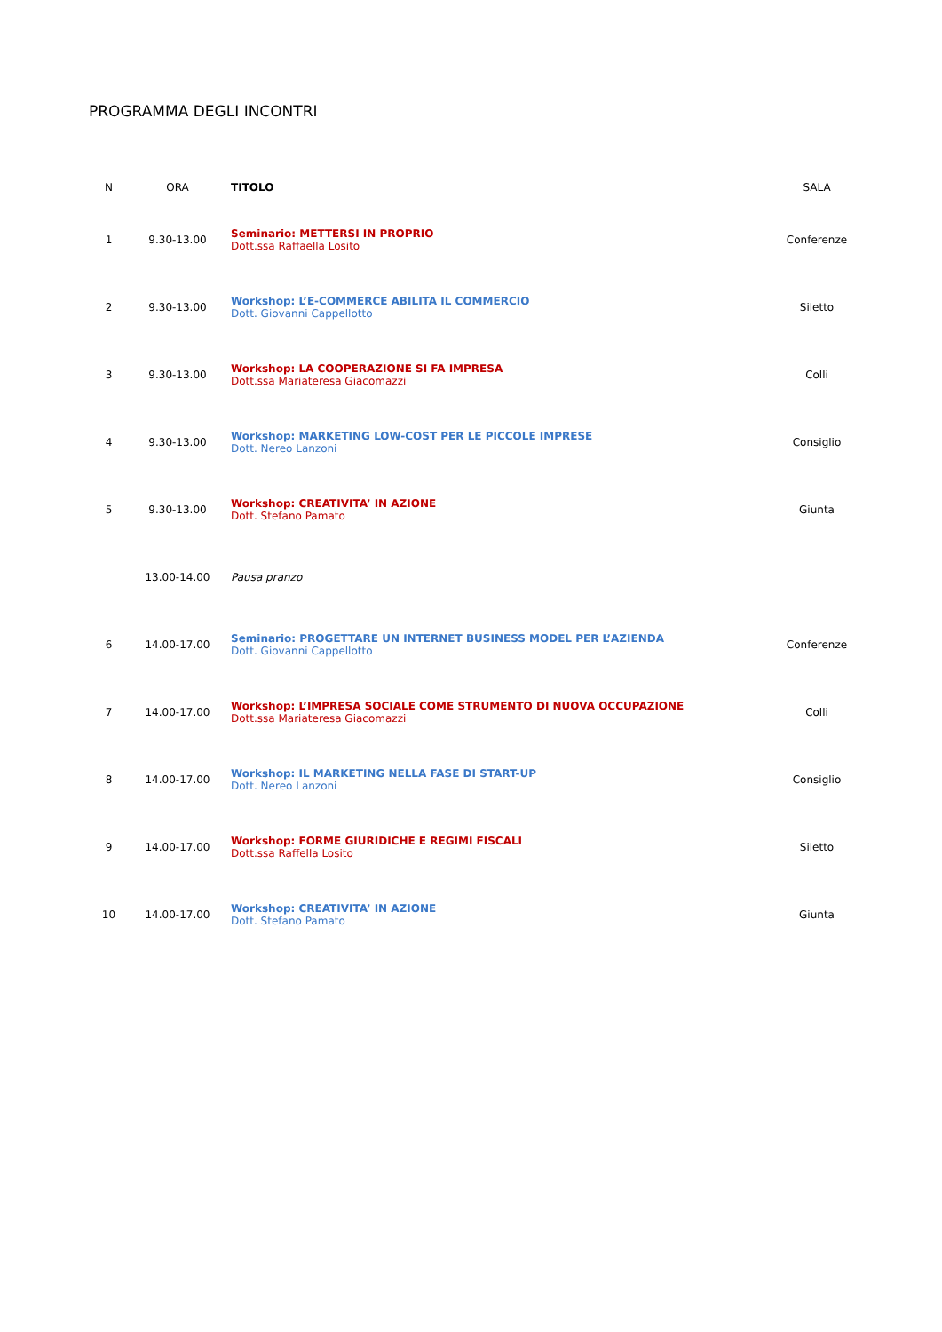PROGRAMMA DEGLI INCONTRI
| N | ORA | TITOLO | SALA |
| --- | --- | --- | --- |
| 1 | 9.30-13.00 | Seminario: METTERSI IN PROPRIO Dott.ssa Raffaella Losito | Conferenze |
| 2 | 9.30-13.00 | Workshop: L’E-COMMERCE ABILITA IL COMMERCIO Dott. Giovanni Cappellotto | Siletto |
| 3 | 9.30-13.00 | Workshop: LA COOPERAZIONE SI FA IMPRESA Dott.ssa Mariateresa Giacomazzi | Colli |
| 4 | 9.30-13.00 | Workshop: MARKETING LOW-COST PER LE PICCOLE IMPRESE Dott. Nereo Lanzoni | Consiglio |
| 5 | 9.30-13.00 | Workshop: CREATIVITA’ IN AZIONE Dott. Stefano Pamato | Giunta |
| | 13.00-14.00 | Pausa pranzo | |
| 6 | 14.00-17.00 | Seminario: PROGETTARE UN INTERNET BUSINESS MODEL PER L’AZIENDA Dott. Giovanni Cappellotto | Conferenze |
| 7 | 14.00-17.00 | Workshop: L’IMPRESA SOCIALE COME STRUMENTO DI NUOVA OCCUPAZIONE Dott.ssa Mariateresa Giacomazzi | Colli |
| 8 | 14.00-17.00 | Workshop: IL MARKETING NELLA FASE DI START-UP Dott. Nereo Lanzoni | Consiglio |
| 9 | 14.00-17.00 | Workshop: FORME GIURIDICHE E REGIMI FISCALI Dott.ssa Raffella Losito | Siletto |
| 10 | 14.00-17.00 | Workshop: CREATIVITA’ IN AZIONE Dott. Stefano Pamato | Giunta |